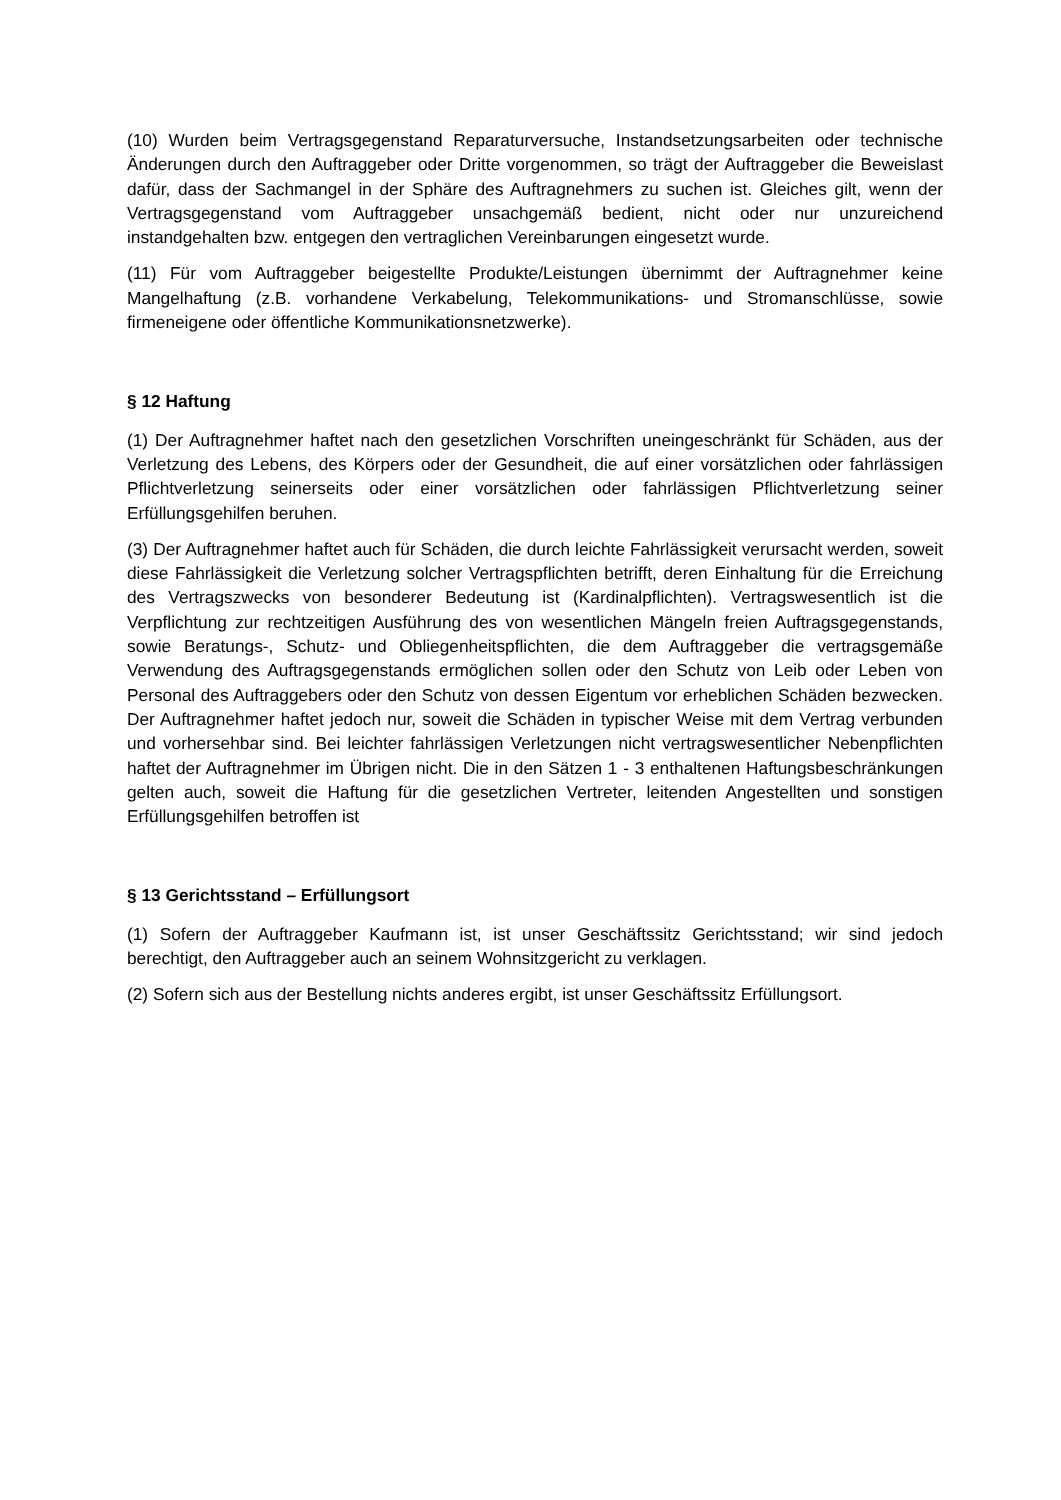(10) Wurden beim Vertragsgegenstand Reparaturversuche, Instandsetzungsarbeiten oder technische Änderungen durch den Auftraggeber oder Dritte vorgenommen, so trägt der Auftraggeber die Beweislast dafür, dass der Sachmangel in der Sphäre des Auftragnehmers zu suchen ist. Gleiches gilt, wenn der Vertragsgegenstand vom Auftraggeber unsachgemäß bedient, nicht oder nur unzureichend instandgehalten bzw. entgegen den vertraglichen Vereinbarungen eingesetzt wurde.
(11) Für vom Auftraggeber beigestellte Produkte/Leistungen übernimmt der Auftragnehmer keine Mangelhaftung (z.B. vorhandene Verkabelung, Telekommunikations- und Stromanschlüsse, sowie firmeneigene oder öffentliche Kommunikationsnetzwerke).
§ 12 Haftung
(1) Der Auftragnehmer haftet nach den gesetzlichen Vorschriften uneingeschränkt für Schäden, aus der Verletzung des Lebens, des Körpers oder der Gesundheit, die auf einer vorsätzlichen oder fahrlässigen Pflichtverletzung seinerseits oder einer vorsätzlichen oder fahrlässigen Pflichtverletzung seiner Erfüllungsgehilfen beruhen.
(3) Der Auftragnehmer haftet auch für Schäden, die durch leichte Fahrlässigkeit verursacht werden, soweit diese Fahrlässigkeit die Verletzung solcher Vertragspflichten betrifft, deren Einhaltung für die Erreichung des Vertragszwecks von besonderer Bedeutung ist (Kardinalpflichten). Vertragswesentlich ist die Verpflichtung zur rechtzeitigen Ausführung des von wesentlichen Mängeln freien Auftragsgegenstands, sowie Beratungs-, Schutz- und Obliegenheitspflichten, die dem Auftraggeber die vertragsgemäße Verwendung des Auftragsgegenstands ermöglichen sollen oder den Schutz von Leib oder Leben von Personal des Auftraggebers oder den Schutz von dessen Eigentum vor erheblichen Schäden bezwecken. Der Auftragnehmer haftet jedoch nur, soweit die Schäden in typischer Weise mit dem Vertrag verbunden und vorhersehbar sind. Bei leichter fahrlässigen Verletzungen nicht vertragswesentlicher Nebenpflichten haftet der Auftragnehmer im Übrigen nicht. Die in den Sätzen 1 - 3 enthaltenen Haftungsbeschränkungen gelten auch, soweit die Haftung für die gesetzlichen Vertreter, leitenden Angestellten und sonstigen Erfüllungsgehilfen betroffen ist
§ 13 Gerichtsstand – Erfüllungsort
(1) Sofern der Auftraggeber Kaufmann ist, ist unser Geschäftssitz Gerichtsstand; wir sind jedoch berechtigt, den Auftraggeber auch an seinem Wohnsitzgericht zu verklagen.
(2) Sofern sich aus der Bestellung nichts anderes ergibt, ist unser Geschäftssitz Erfüllungsort.